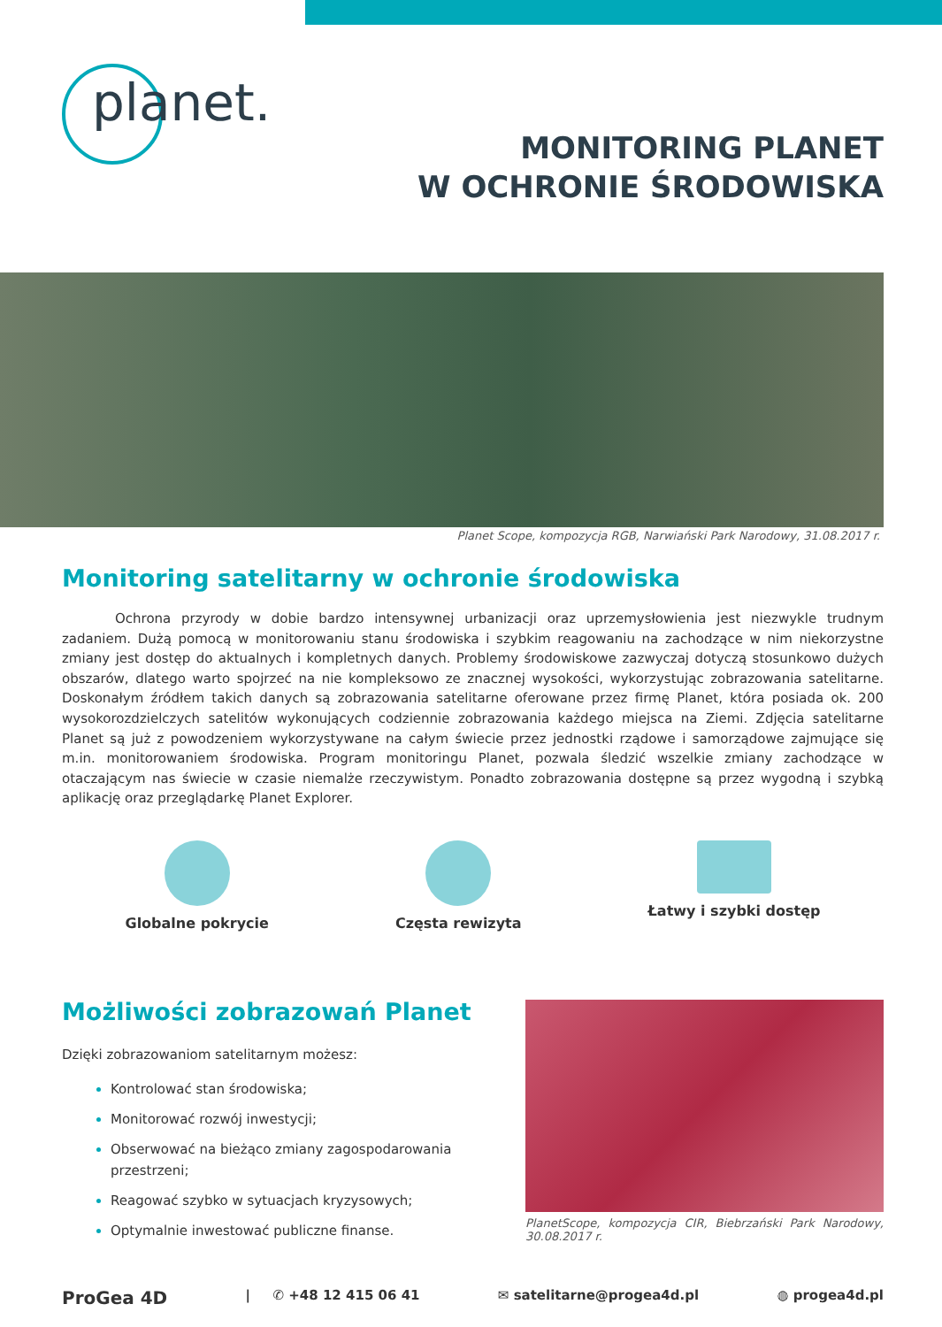planet.
MONITORING PLANET
W OCHRONIE ŚRODOWISKA
Planet Scope, kompozycja RGB, Narwiański Park Narodowy, 31.08.2017 r.
Monitoring satelitarny w ochronie środowiska
    Ochrona przyrody w dobie bardzo intensywnej urbanizacji oraz uprzemysłowienia jest niezwykle trudnym zadaniem. Dużą pomocą w monitorowaniu stanu środowiska i szybkim reagowaniu na zachodzące w nim niekorzystne zmiany jest dostęp do aktualnych i kompletnych danych. Problemy środowiskowe zazwyczaj dotyczą stosunkowo dużych obszarów, dlatego warto spojrzeć na nie kompleksowo ze znacznej wysokości, wykorzystując zobrazowania satelitarne. Doskonałym źródłem takich danych są zobrazowania satelitarne oferowane przez firmę Planet, która posiada ok. 200 wysokorozdzielczych satelitów wykonujących codziennie zobrazowania każdego miejsca na Ziemi. Zdjęcia satelitarne Planet są już z powodzeniem wykorzystywane na całym świecie przez jednostki rządowe i samorządowe zajmujące się m.in. monitorowaniem środowiska. Program monitoringu Planet, pozwala śledzić wszelkie zmiany zachodzące w otaczającym nas świecie w czasie niemalże rzeczywistym. Ponadto zobrazowania dostępne są przez wygodną i szybką aplikację oraz przeglądarkę Planet Explorer.
Globalne pokrycie Częsta rewizyta Łatwy i szybki dostęp
Możliwości zobrazowań Planet
Dzięki zobrazowaniom satelitarnym możesz:
Kontrolować stan środowiska;
Monitorować rozwój inwestycji;
Obserwować na bieżąco zmiany zagospodarowania przestrzeni;
Reagować szybko w sytuacjach kryzysowych;
Optymalnie inwestować publiczne finanse.
PlanetScope, kompozycja CIR, Biebrzański Park Narodowy, 30.08.2017 r.
ProGea 4D |   ✆ +48 12 415 06 41 ✉ satelitarne@progea4d.pl ◍ progea4d.pl